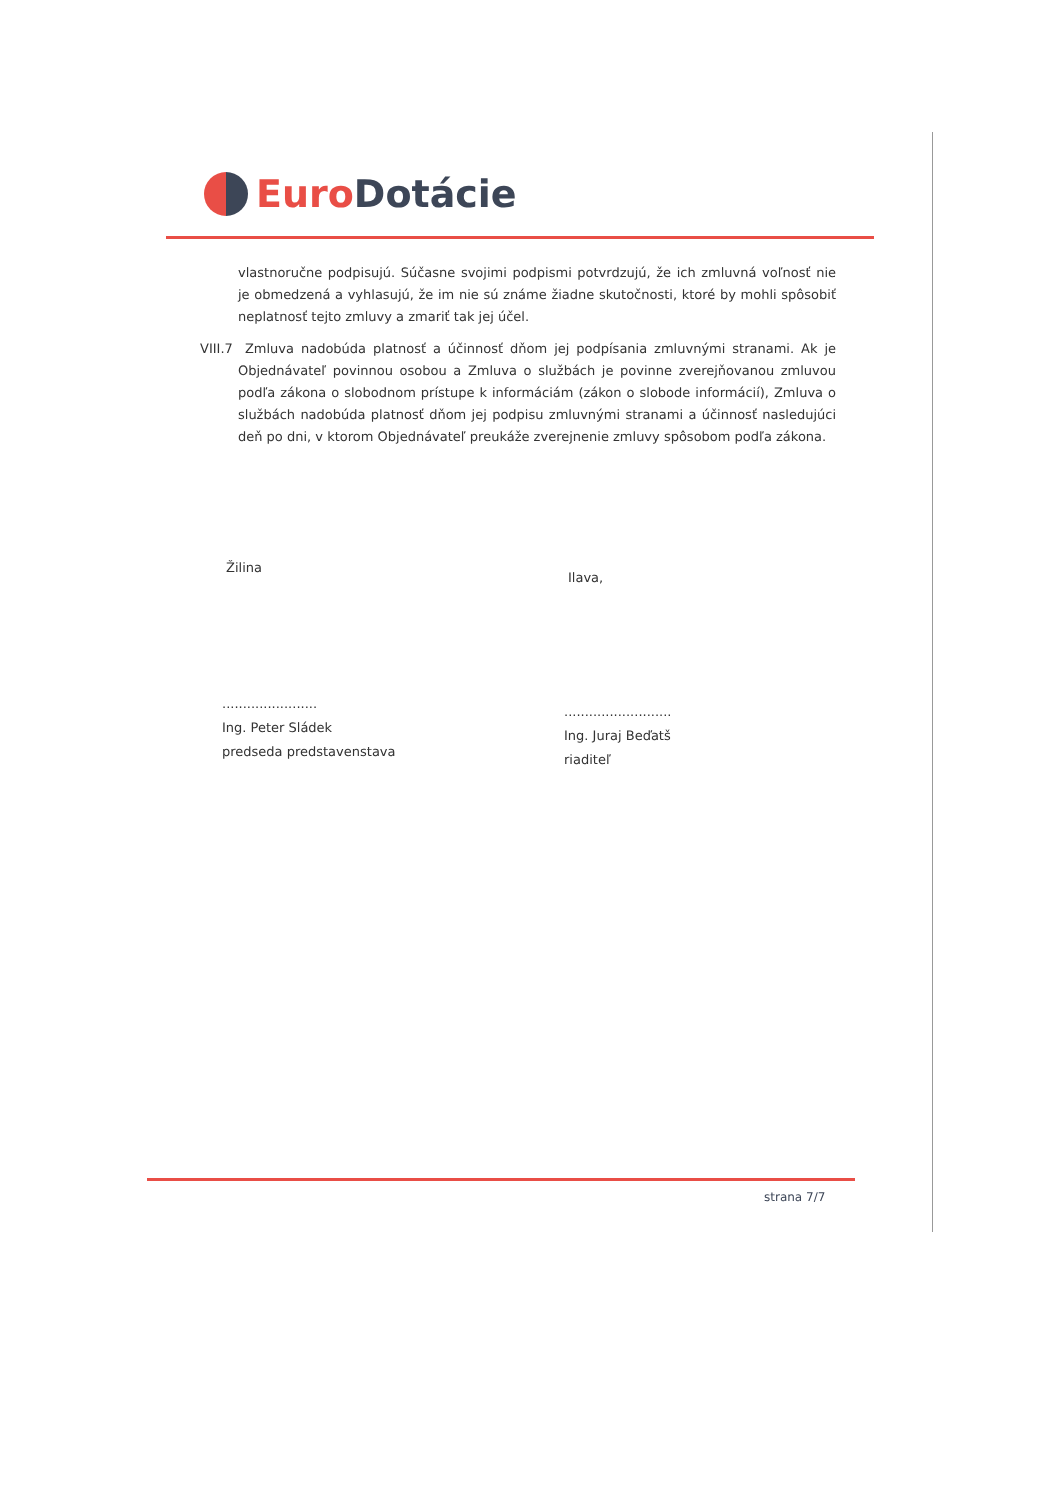Euro Dotácie
vlastnoručne podpisujú. Súčasne svojimi podpismi potvrdzujú, že ich zmluvná voľnosť nie je obmedzená a vyhlasujú, že im nie sú známe žiadne skutočnosti, ktoré by mohli spôsobiť neplatnosť tejto zmluvy a zmariť tak jej účel.
VIII.7 Zmluva nadobúda platnosť a účinnosť dňom jej podpísania zmluvnými stranami. Ak je Objednávateľ povinnou osobou a Zmluva o službách je povinne zverejňovanou zmluvou podľa zákona o slobodnom prístupe k informáciám (zákon o slobode informácií), Zmluva o službách nadobúda platnosť dňom jej podpisu zmluvnými stranami a účinnosť nasledujúci deň po dni, v ktorom Objednávateľ preukáže zverejnenie zmluvy spôsobom podľa zákona.
Žilina
Ilava,
.......................
Ing. Peter Sládek
predseda predstavenstava
..........................
Ing. Juraj Beďatš
riaditeľ
strana 7/7